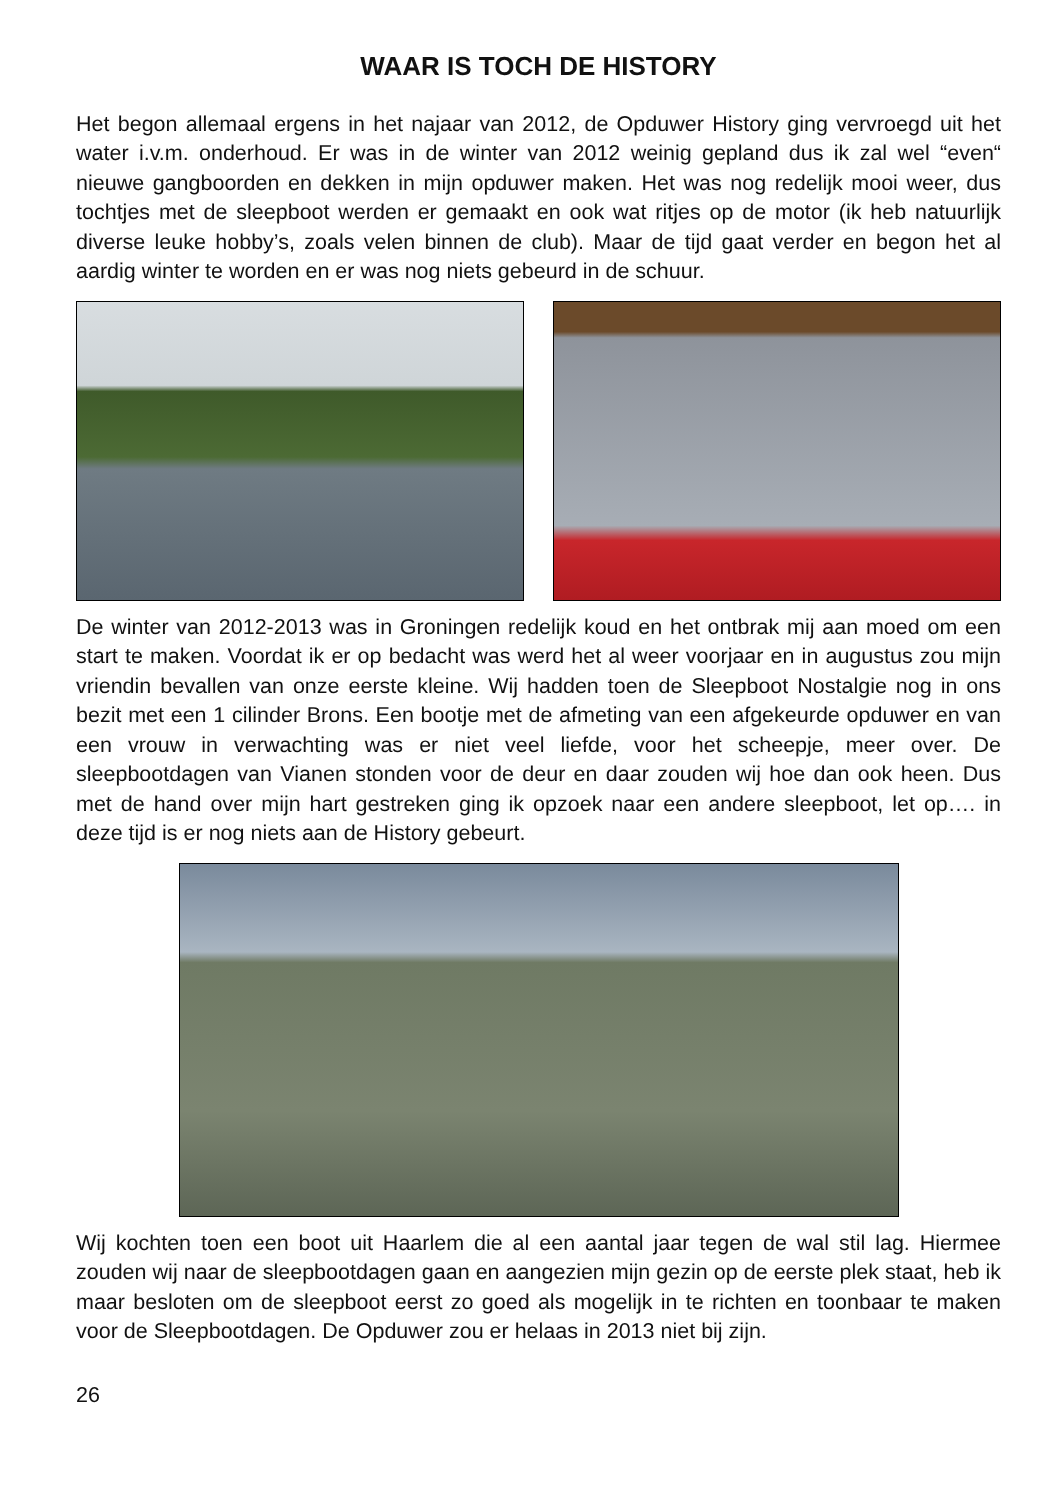WAAR IS TOCH DE HISTORY
Het begon allemaal ergens in het najaar van 2012, de Opduwer History ging vervroegd uit het water i.v.m. onderhoud. Er was in de winter van 2012 weinig gepland dus ik zal wel “even“ nieuwe gangboorden en dekken in mijn opduwer maken. Het was nog redelijk mooi weer, dus tochtjes met de sleepboot werden er gemaakt en ook wat ritjes op de motor (ik heb natuurlijk diverse leuke hobby’s, zoals velen binnen de club). Maar de tijd gaat verder en begon het al aardig winter te worden en er was nog niets gebeurd in de schuur.
De winter van 2012-2013 was in Groningen redelijk koud en het ontbrak mij aan moed om een start te maken. Voordat ik er op bedacht was werd het al weer voorjaar en in augustus zou mijn vriendin bevallen van onze eerste kleine. Wij hadden toen de Sleepboot Nostalgie nog in ons bezit met een 1 cilinder Brons. Een bootje met de afmeting van een afgekeurde opduwer en van een vrouw in verwachting was er niet veel liefde, voor het scheepje, meer over. De sleepbootdagen van Vianen stonden voor de deur en daar zouden wij hoe dan ook heen. Dus met de hand over mijn hart gestreken ging ik opzoek naar een andere sleepboot, let op…. in deze tijd is er nog niets aan de History gebeurt.
Wij kochten toen een boot uit Haarlem die al een aantal jaar tegen de wal stil lag. Hiermee zouden wij naar de sleepbootdagen gaan en aangezien mijn gezin op de eerste plek staat, heb ik maar besloten om de sleepboot eerst zo goed als mogelijk in te richten en toonbaar te maken voor de Sleepbootdagen. De Opduwer zou er helaas in 2013 niet bij zijn.
26